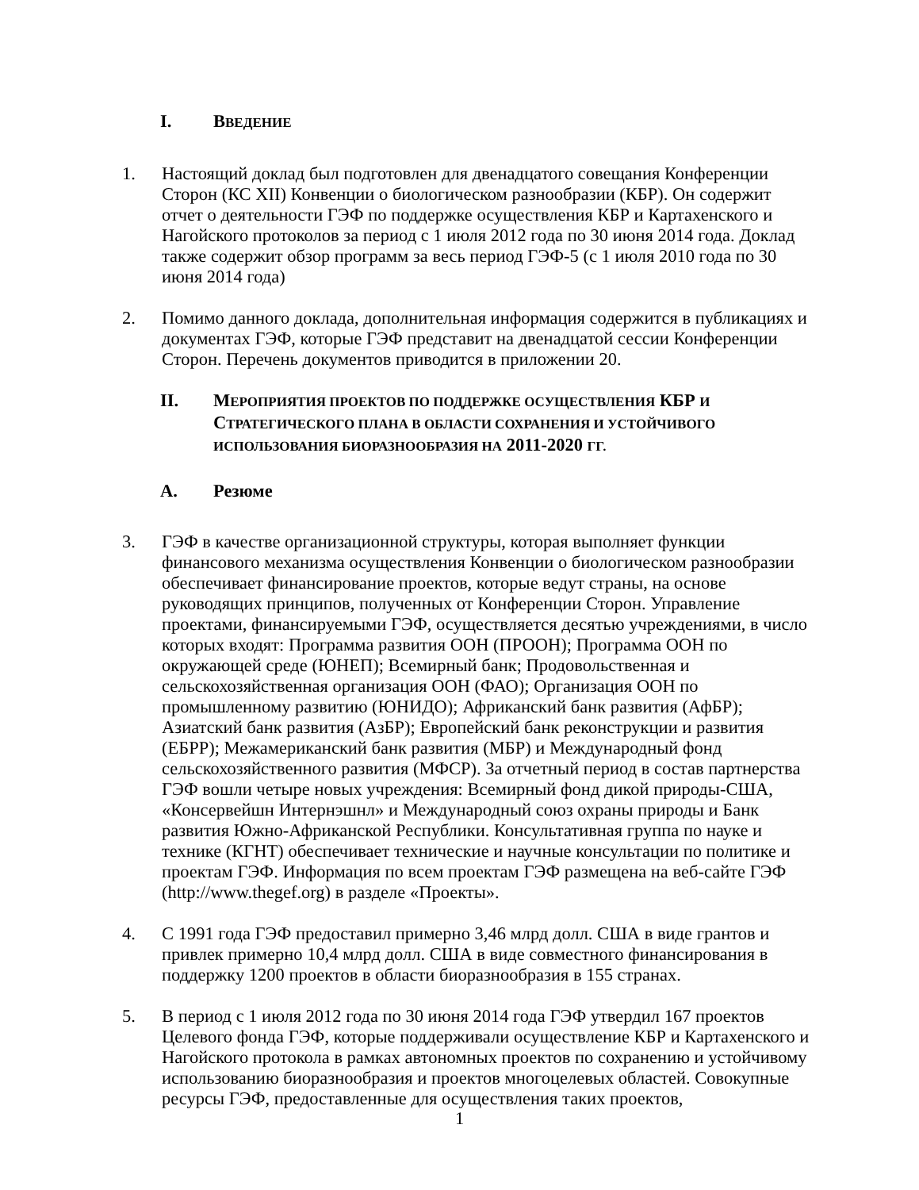I. ВВЕДЕНИЕ
1. Настоящий доклад был подготовлен для двенадцатого совещания Конференции Сторон (КС XII) Конвенции о биологическом разнообразии (КБР). Он содержит отчет о деятельности ГЭФ по поддержке осуществления КБР и Картахенского и Нагойского протоколов за период с 1 июля 2012 года по 30 июня 2014 года. Доклад также содержит обзор программ за весь период ГЭФ-5 (с 1 июля 2010 года по 30 июня 2014 года)
2. Помимо данного доклада, дополнительная информация содержится в публикациях и документах ГЭФ, которые ГЭФ представит на двенадцатой сессии Конференции Сторон. Перечень документов приводится в приложении 20.
II. МЕРОПРИЯТИЯ ПРОЕКТОВ ПО ПОДДЕРЖКЕ ОСУЩЕСТВЛЕНИЯ КБР И
СТРАТЕГИЧЕСКОГО ПЛАНА В ОБЛАСТИ СОХРАНЕНИЯ И УСТОЙЧИВОГО
ИСПОЛЬЗОВАНИЯ БИОРАЗНООБРАЗИЯ НА 2011-2020 ГГ.
A. Резюме
3. ГЭФ в качестве организационной структуры, которая выполняет функции финансового механизма осуществления Конвенции о биологическом разнообразии обеспечивает финансирование проектов, которые ведут страны, на основе руководящих принципов, полученных от Конференции Сторон. Управление проектами, финансируемыми ГЭФ, осуществляется десятью учреждениями, в число которых входят: Программа развития ООН (ПРООН); Программа ООН по окружающей среде (ЮНЕП); Всемирный банк; Продовольственная и сельскохозяйственная организация ООН (ФАО); Организация ООН по промышленному развитию (ЮНИДО); Африканский банк развития (АфБР); Азиатский банк развития (АзБР); Европейский банк реконструкции и развития (ЕБРР); Межамериканский банк развития (МБР) и Международный фонд сельскохозяйственного развития (МФСР). За отчетный период в состав партнерства ГЭФ вошли четыре новых учреждения: Всемирный фонд дикой природы-США, «Консервейшн Интернэшнл» и Международный союз охраны природы и Банк развития Южно-Африканской Республики. Консультативная группа по науке и технике (КГНТ) обеспечивает технические и научные консультации по политике и проектам ГЭФ. Информация по всем проектам ГЭФ размещена на веб-сайте ГЭФ (http://www.thegef.org) в разделе «Проекты».
4. С 1991 года ГЭФ предоставил примерно 3,46 млрд долл. США в виде грантов и привлек примерно 10,4 млрд долл. США в виде совместного финансирования в поддержку 1200 проектов в области биоразнообразия в 155 странах.
5. В период с 1 июля 2012 года по 30 июня 2014 года ГЭФ утвердил 167 проектов Целевого фонда ГЭФ, которые поддерживали осуществление КБР и Картахенского и Нагойского протокола в рамках автономных проектов по сохранению и устойчивому использованию биоразнообразия и проектов многоцелевых областей. Совокупные ресурсы ГЭФ, предоставленные для осуществления таких проектов,
1